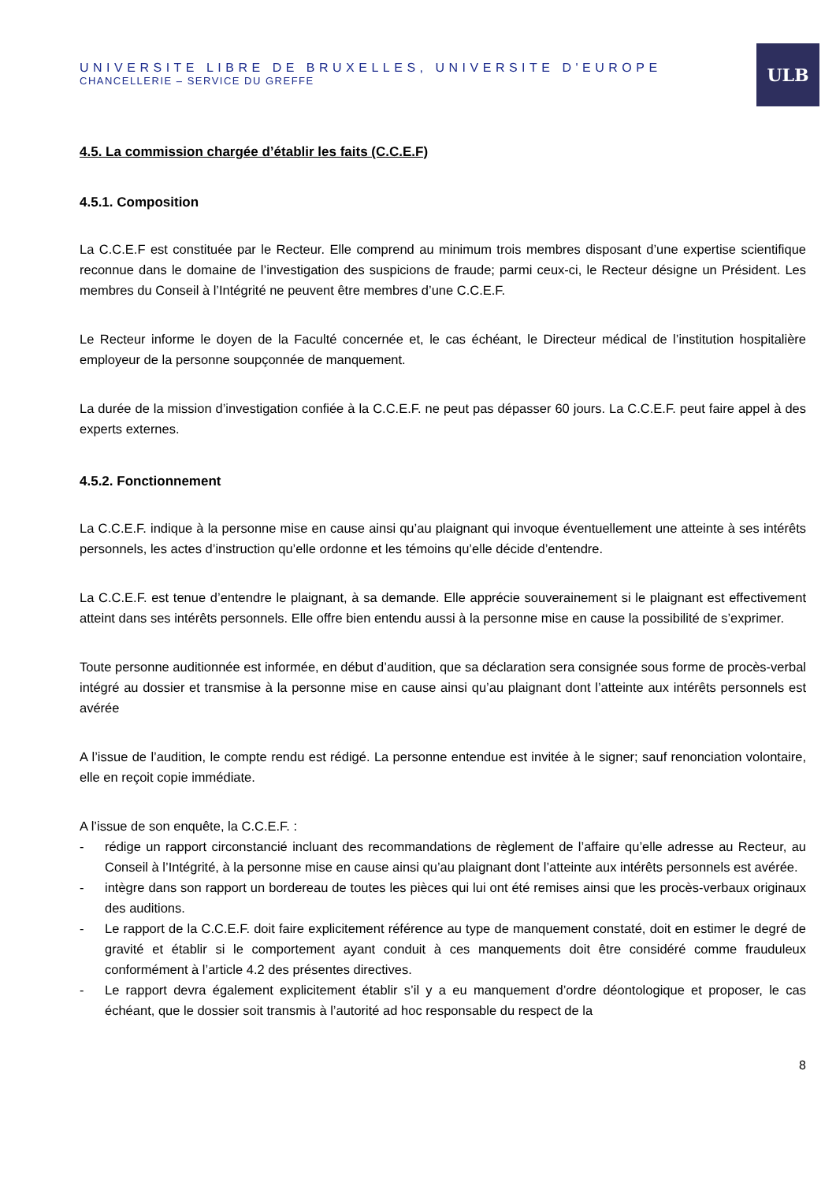UNIVERSITE LIBRE DE BRUXELLES, UNIVERSITE D'EUROPE
CHANCELLERIE – SERVICE DU GREFFE
ULB
4.5. La commission chargée d’établir les faits (C.C.E.F)
4.5.1. Composition
La C.C.E.F est constituée par le Recteur. Elle comprend au minimum trois membres disposant d’une expertise scientifique reconnue dans le domaine de l’investigation des suspicions de fraude; parmi ceux-ci, le Recteur désigne un Président. Les membres du Conseil à l’Intégrité ne peuvent être membres d’une C.C.E.F.
Le Recteur informe le doyen de la Faculté concernée et, le cas échéant, le Directeur médical de l’institution hospitalière employeur de la personne soupçonnée de manquement.
La durée de la mission d’investigation confiée à la C.C.E.F. ne peut pas dépasser 60 jours. La C.C.E.F. peut faire appel à des experts externes.
4.5.2. Fonctionnement
La C.C.E.F. indique à la personne mise en cause ainsi qu’au plaignant qui invoque éventuellement une atteinte à ses intérêts personnels, les actes d’instruction qu’elle ordonne et les témoins qu’elle décide d’entendre.
La C.C.E.F. est tenue d’entendre le plaignant, à sa demande. Elle apprécie souverainement si le plaignant est effectivement atteint dans ses intérêts personnels. Elle offre bien entendu aussi à la personne mise en cause la possibilité de s’exprimer.
Toute personne auditionnée est informée, en début d’audition, que sa déclaration sera consignée sous forme de procès-verbal intégré au dossier et transmise à la personne mise en cause ainsi qu’au plaignant dont l’atteinte aux intérêts personnels est avérée
A l’issue de l’audition, le compte rendu est rédigé. La personne entendue est invitée à le signer; sauf renonciation volontaire, elle en reçoit copie immédiate.
A l’issue de son enquête, la C.C.E.F. :
- rédige un rapport circonstancié incluant des recommandations de règlement de l’affaire qu’elle adresse au Recteur, au Conseil à l’Intégrité, à la personne mise en cause ainsi qu’au plaignant dont l’atteinte aux intérêts personnels est avérée.
- intègre dans son rapport un bordereau de toutes les pièces qui lui ont été remises ainsi que les procès-verbaux originaux des auditions.
- Le rapport de la C.C.E.F. doit faire explicitement référence au type de manquement constaté, doit en estimer le degré de gravité et établir si le comportement ayant conduit à ces manquements doit être considéré comme frauduleux conformément à l’article 4.2 des présentes directives.
- Le rapport devra également explicitement établir s’il y a eu manquement d’ordre déontologique et proposer, le cas échéant, que le dossier soit transmis à l’autorité ad hoc responsable du respect de la
8